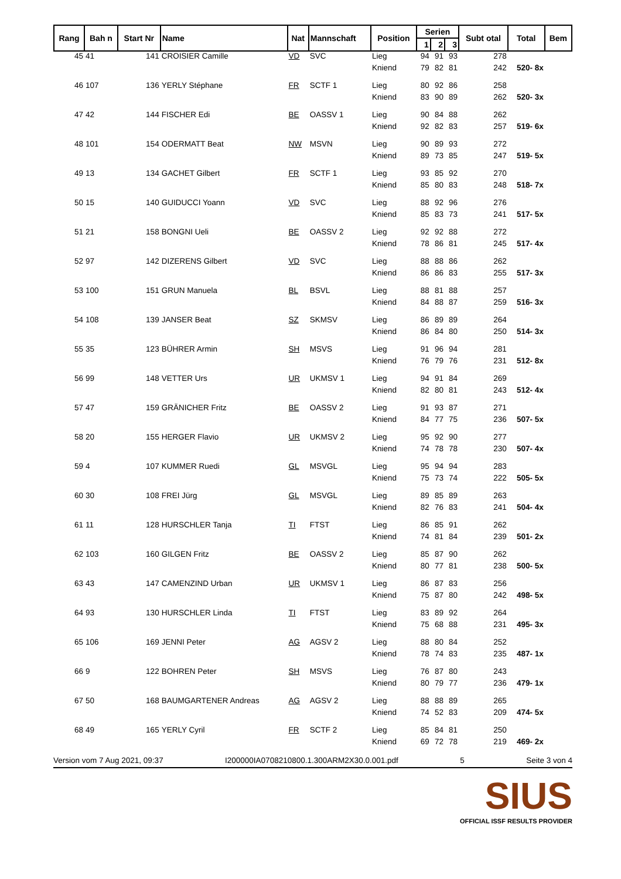| Rang | Bah n | Start Nr | Name | Nat | Mannschaft | Position | Serien | | | Subt otal | Total | Bem |
| --- | --- | --- | --- | --- | --- | --- | --- | --- | --- | --- | --- | --- |
| | | | | | | | 1 | 2 | 3 | | | |
| 45 | 41 | 141 | CROISIER Camille | VD | SVC | Lieg | 94 | 91 | 93 | 278 | | |
| | | | | | | Kniend | 79 | 82 | 81 | 242 | 520- 8x | |
| 46 | 107 | 136 | YERLY Stéphane | FR | SCTF 1 | Lieg | 80 | 92 | 86 | 258 | | |
| | | | | | | Kniend | 83 | 90 | 89 | 262 | 520- 3x | |
| 47 | 42 | 144 | FISCHER Edi | BE | OASSV 1 | Lieg | 90 | 84 | 88 | 262 | | |
| | | | | | | Kniend | 92 | 82 | 83 | 257 | 519- 6x | |
| 48 | 101 | 154 | ODERMATT Beat | NW | MSVN | Lieg | 90 | 89 | 93 | 272 | | |
| | | | | | | Kniend | 89 | 73 | 85 | 247 | 519- 5x | |
| 49 | 13 | 134 | GACHET Gilbert | FR | SCTF 1 | Lieg | 93 | 85 | 92 | 270 | | |
| | | | | | | Kniend | 85 | 80 | 83 | 248 | 518- 7x | |
| 50 | 15 | 140 | GUIDUCCI Yoann | VD | SVC | Lieg | 88 | 92 | 96 | 276 | | |
| | | | | | | Kniend | 85 | 83 | 73 | 241 | 517- 5x | |
| 51 | 21 | 158 | BONGNI Ueli | BE | OASSV 2 | Lieg | 92 | 92 | 88 | 272 | | |
| | | | | | | Kniend | 78 | 86 | 81 | 245 | 517- 4x | |
| 52 | 97 | 142 | DIZERENS Gilbert | VD | SVC | Lieg | 88 | 88 | 86 | 262 | | |
| | | | | | | Kniend | 86 | 86 | 83 | 255 | 517- 3x | |
| 53 | 100 | 151 | GRUN Manuela | BL | BSVL | Lieg | 88 | 81 | 88 | 257 | | |
| | | | | | | Kniend | 84 | 88 | 87 | 259 | 516- 3x | |
| 54 | 108 | 139 | JANSER Beat | SZ | SKMSV | Lieg | 86 | 89 | 89 | 264 | | |
| | | | | | | Kniend | 86 | 84 | 80 | 250 | 514- 3x | |
| 55 | 35 | 123 | BÜHRER Armin | SH | MSVS | Lieg | 91 | 96 | 94 | 281 | | |
| | | | | | | Kniend | 76 | 79 | 76 | 231 | 512- 8x | |
| 56 | 99 | 148 | VETTER Urs | UR | UKMSV 1 | Lieg | 94 | 91 | 84 | 269 | | |
| | | | | | | Kniend | 82 | 80 | 81 | 243 | 512- 4x | |
| 57 | 47 | 159 | GRÄNICHER Fritz | BE | OASSV 2 | Lieg | 91 | 93 | 87 | 271 | | |
| | | | | | | Kniend | 84 | 77 | 75 | 236 | 507- 5x | |
| 58 | 20 | 155 | HERGER Flavio | UR | UKMSV 2 | Lieg | 95 | 92 | 90 | 277 | | |
| | | | | | | Kniend | 74 | 78 | 78 | 230 | 507- 4x | |
| 59 | 4 | 107 | KUMMER Ruedi | GL | MSVGL | Lieg | 95 | 94 | 94 | 283 | | |
| | | | | | | Kniend | 75 | 73 | 74 | 222 | 505- 5x | |
| 60 | 30 | 108 | FREI Jürg | GL | MSVGL | Lieg | 89 | 85 | 89 | 263 | | |
| | | | | | | Kniend | 82 | 76 | 83 | 241 | 504- 4x | |
| 61 | 11 | 128 | HURSCHLER Tanja | TI | FTST | Lieg | 86 | 85 | 91 | 262 | | |
| | | | | | | Kniend | 74 | 81 | 84 | 239 | 501- 2x | |
| 62 | 103 | 160 | GILGEN Fritz | BE | OASSV 2 | Lieg | 85 | 87 | 90 | 262 | | |
| | | | | | | Kniend | 80 | 77 | 81 | 238 | 500- 5x | |
| 63 | 43 | 147 | CAMENZIND Urban | UR | UKMSV 1 | Lieg | 86 | 87 | 83 | 256 | | |
| | | | | | | Kniend | 75 | 87 | 80 | 242 | 498- 5x | |
| 64 | 93 | 130 | HURSCHLER Linda | TI | FTST | Lieg | 83 | 89 | 92 | 264 | | |
| | | | | | | Kniend | 75 | 68 | 88 | 231 | 495- 3x | |
| 65 | 106 | 169 | JENNI Peter | AG | AGSV 2 | Lieg | 88 | 80 | 84 | 252 | | |
| | | | | | | Kniend | 78 | 74 | 83 | 235 | 487- 1x | |
| 66 | 9 | 122 | BOHREN Peter | SH | MSVS | Lieg | 76 | 87 | 80 | 243 | | |
| | | | | | | Kniend | 80 | 79 | 77 | 236 | 479- 1x | |
| 67 | 50 | 168 | BAUMGARTENER Andreas | AG | AGSV 2 | Lieg | 88 | 88 | 89 | 265 | | |
| | | | | | | Kniend | 74 | 52 | 83 | 209 | 474- 5x | |
| 68 | 49 | 165 | YERLY Cyril | FR | SCTF 2 | Lieg | 85 | 84 | 81 | 250 | | |
| | | | | | | Kniend | 69 | 72 | 78 | 219 | 469- 2x | |
Version vom 7 Aug 2021, 09:37 I200000IA0708210800.1.300ARM2X30.0.001.pdf 5 Seite 3 von 4
SIUS
OFFICIAL ISSF RESULTS PROVIDER